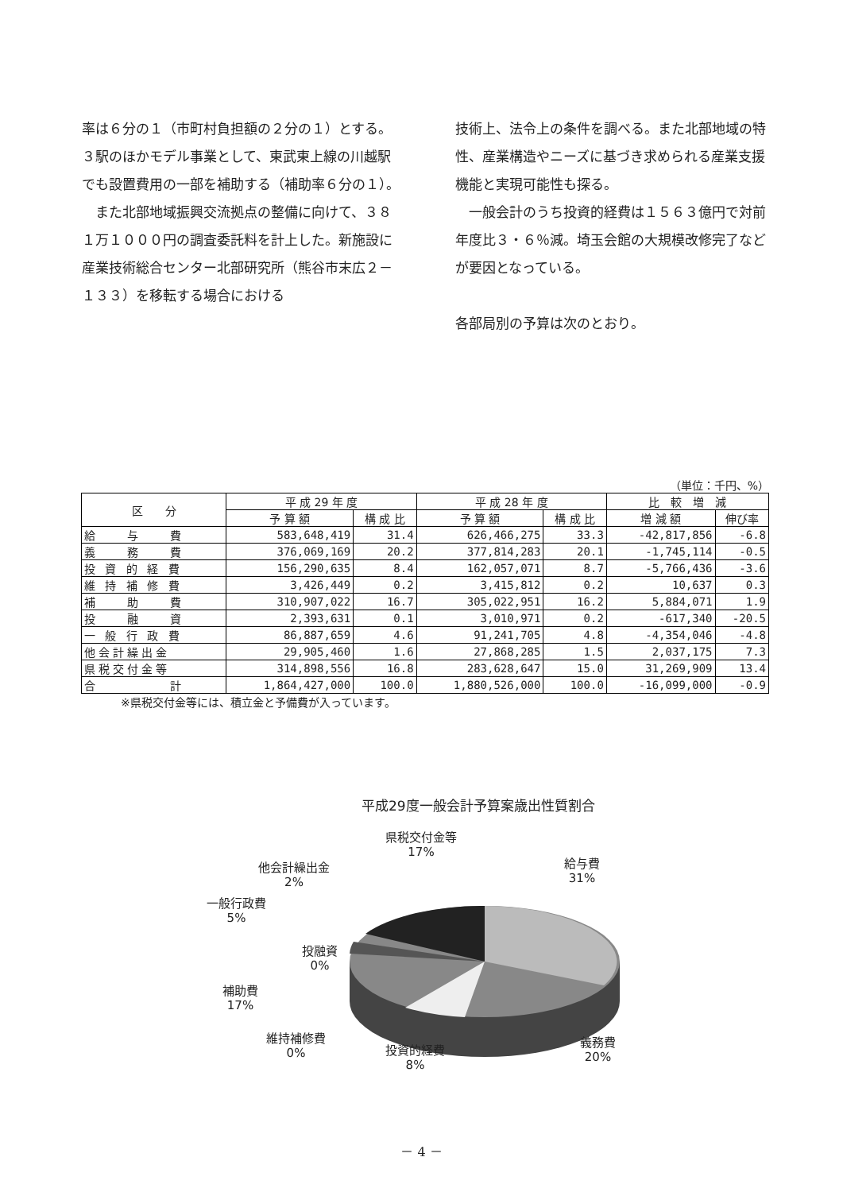率は６分の１（市町村負担額の２分の１）とする。３駅のほかモデル事業として、東武東上線の川越駅でも設置費用の一部を補助する（補助率６分の１）。
　また北部地域振興交流拠点の整備に向けて、３８１万１０００円の調査委託料を計上した。新施設に産業技術総合センター北部研究所（熊谷市末広２－１３３）を移転する場合における
技術上、法令上の条件を調べる。また北部地域の特性、産業構造やニーズに基づき求められる産業支援機能と実現可能性も探る。
　一般会計のうち投資的経費は１５６３億円で対前年度比３・６％減。埼玉会館の大規模改修完了などが要因となっている。
各部局別の予算は次のとおり。
（単位：千円、%）
| 区 分 | 平 成 29 年 度 | | 平 成 28 年 度 | | 比 較 増 減 | |
| --- | --- | --- | --- | --- | --- | --- |
| | 予 算 額 | 構 成 比 | 予 算 額 | 構 成 比 | 増 減 額 | 伸び率 |
| 給 与 費 | 583,648,419 | 31.4 | 626,466,275 | 33.3 | -42,817,856 | -6.8 |
| 義 務 費 | 376,069,169 | 20.2 | 377,814,283 | 20.1 | -1,745,114 | -0.5 |
| 投 資 的 経 費 | 156,290,635 | 8.4 | 162,057,071 | 8.7 | -5,766,436 | -3.6 |
| 維 持 補 修 費 | 3,426,449 | 0.2 | 3,415,812 | 0.2 | 10,637 | 0.3 |
| 補 助 費 | 310,907,022 | 16.7 | 305,022,951 | 16.2 | 5,884,071 | 1.9 |
| 投 融 資 | 2,393,631 | 0.1 | 3,010,971 | 0.2 | -617,340 | -20.5 |
| 一 般 行 政 費 | 86,887,659 | 4.6 | 91,241,705 | 4.8 | -4,354,046 | -4.8 |
| 他会計繰出金 | 29,905,460 | 1.6 | 27,868,285 | 1.5 | 2,037,175 | 7.3 |
| 県税交付金等 | 314,898,556 | 16.8 | 283,628,647 | 15.0 | 31,269,909 | 13.4 |
| 合 計 | 1,864,427,000 | 100.0 | 1,880,526,000 | 100.0 | -16,099,000 | -0.9 |
※県税交付金等には、積立金と予備費が入っています。
平成29度一般会計予算案歳出性質割合
県税交付金等
17%
給与費
31%
他会計繰出金
2%
一般行政費
5%
投融資
0%
補助費
17%
維持補修費
0%
投資的経費
8%
義務費
20%
－ 4 －